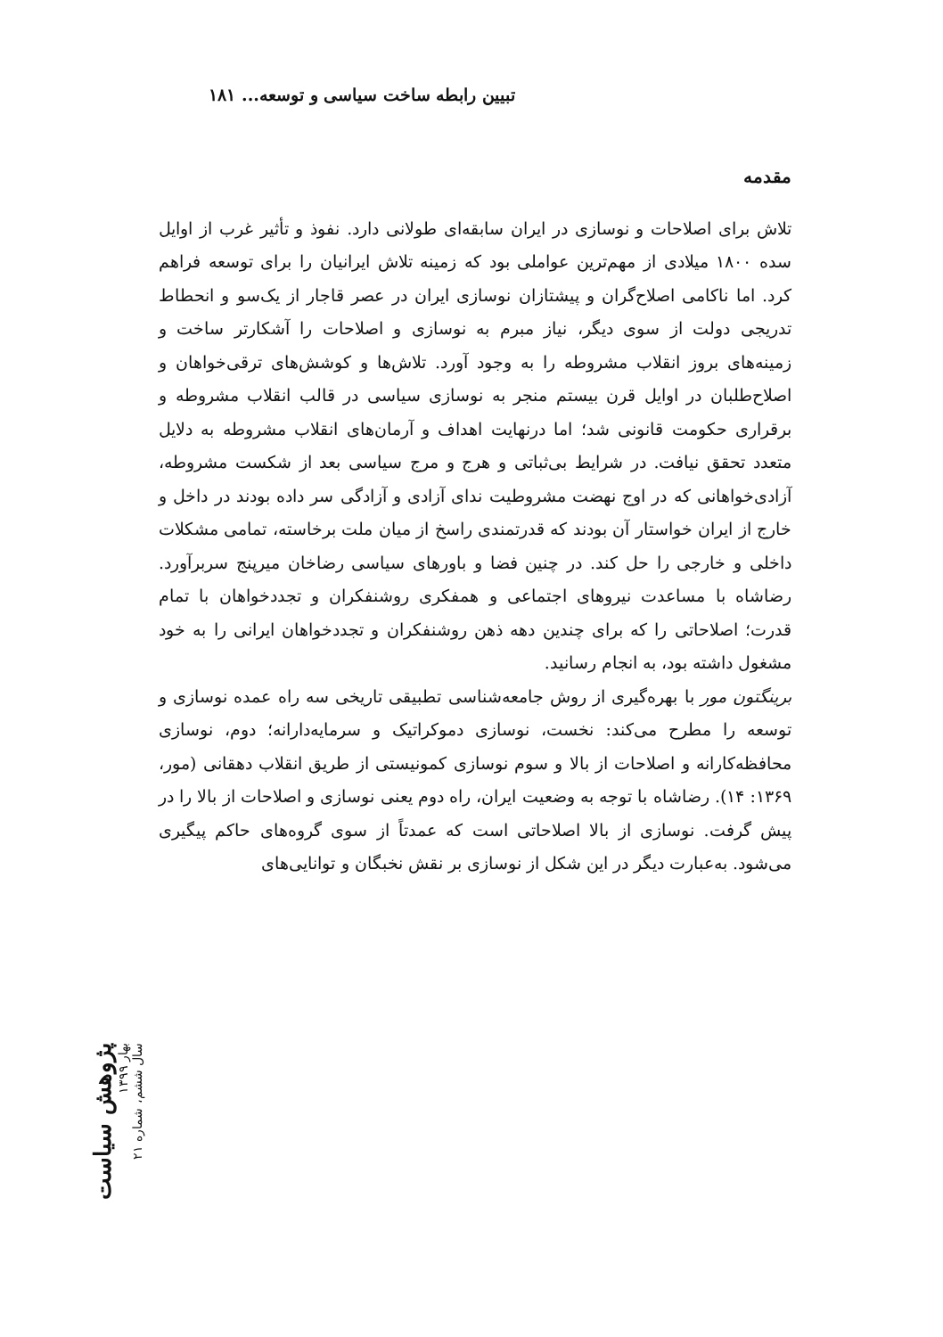تبیین رابطه ساخت سیاسی و توسعه... ۱۸۱
مقدمه
تلاش برای اصلاحات و نوسازی در ایران سابقه‌ای طولانی دارد. نفوذ و تأثیر غرب از اوایل سده ۱۸۰۰ میلادی از مهم‌ترین عواملی بود که زمینه تلاش ایرانیان را برای توسعه فراهم کرد. اما ناکامی اصلاح‌گران و پیشتازان نوسازی ایران در عصر قاجار از یک‌سو و انحطاط تدریجی دولت از سوی دیگر، نیاز مبرم به نوسازی و اصلاحات را آشکارتر ساخت و زمینه‌های بروز انقلاب مشروطه را به وجود آورد. تلاش‌ها و کوشش‌های ترقی‌خواهان و اصلاح‌طلبان در اوایل قرن بیستم منجر به نوسازی سیاسی در قالب انقلاب مشروطه و برقراری حکومت قانونی شد؛ اما درنهایت اهداف و آرمان‌های انقلاب مشروطه به دلایل متعدد تحقق نیافت. در شرایط بی‌ثباتی و هرج و مرج سیاسی بعد از شکست مشروطه، آزادی‌خواهانی که در اوج نهضت مشروطیت ندای آزادی و آزادگی سر داده بودند در داخل و خارج از ایران خواستار آن بودند که قدرتمندی راسخ از میان ملت برخاسته، تمامی مشکلات داخلی و خارجی را حل کند. در چنین فضا و باورهای سیاسی رضاخان میرپنج سربرآورد. رضاشاه با مساعدت نیروهای اجتماعی و همفکری روشنفکران و تجددخواهان با تمام قدرت؛ اصلاحاتی را که برای چندین دهه ذهن روشنفکران و تجددخواهان ایرانی را به خود مشغول داشته بود، به انجام رسانید.
برینگتون مور با بهره‌گیری از روش جامعه‌شناسی تطبیقی تاریخی سه راه عمده نوسازی و توسعه را مطرح می‌کند: نخست، نوسازی دموکراتیک و سرمایه‌دارانه؛ دوم، نوسازی محافظه‌کارانه و اصلاحات از بالا و سوم نوسازی کمونیستی از طریق انقلاب دهقانی (مور، ۱۳۶۹: ۱۴). رضاشاه با توجه به وضعیت ایران، راه دوم یعنی نوسازی و اصلاحات از بالا را در پیش گرفت. نوسازی از بالا اصلاحاتی است که عمدتاً از سوی گروه‌های حاکم پیگیری می‌شود. به‌عبارت دیگر در این شکل از نوسازی بر نقش نخبگان و توانایی‌های
پژوهش سیاست
بهار ۱۳۹۹
سال ششم، شماره ۲۱